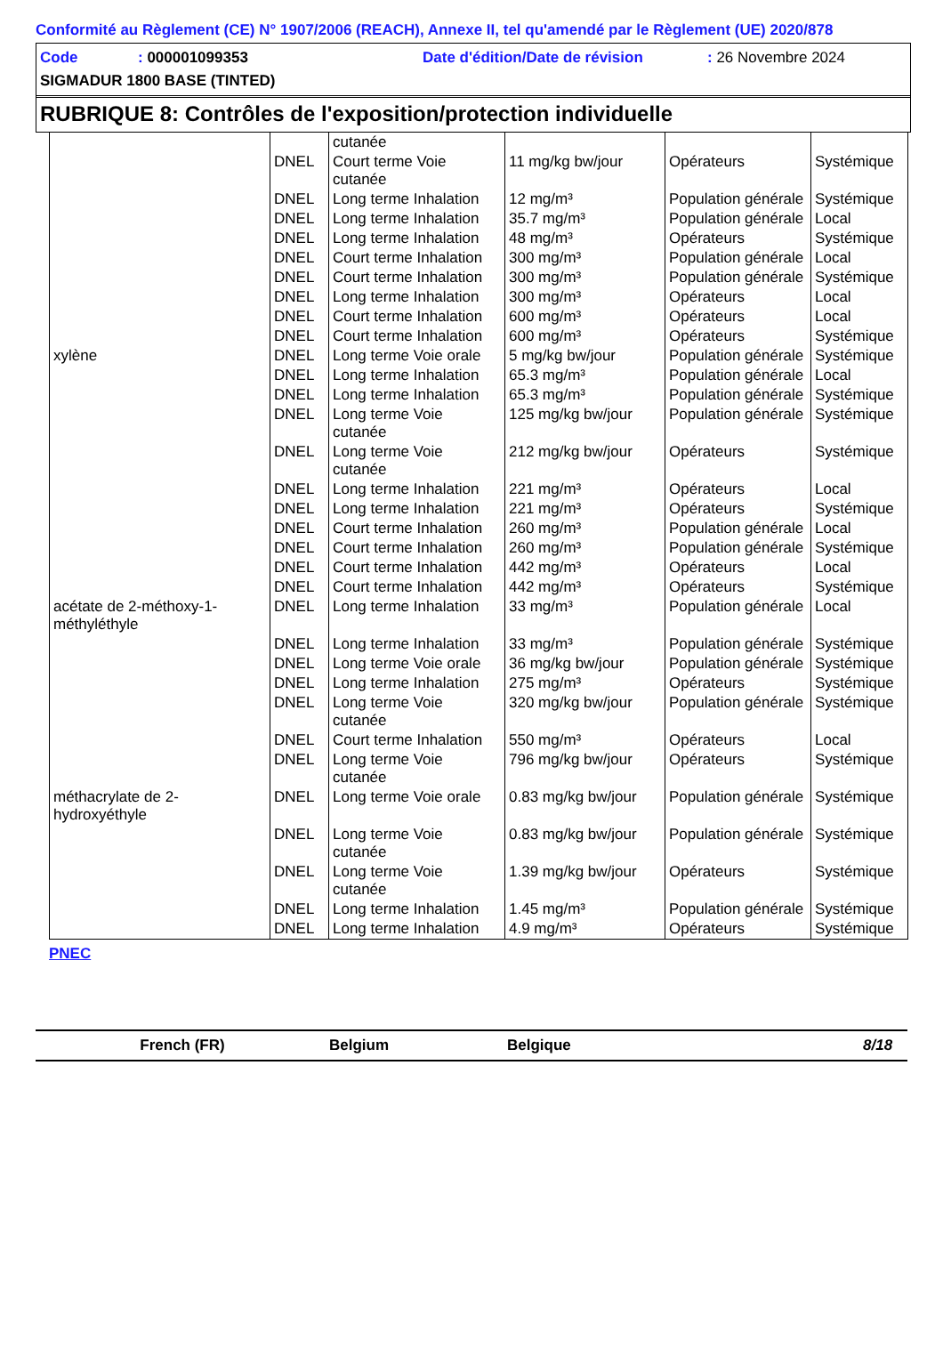Conformité au Règlement (CE) N° 1907/2006 (REACH), Annexe II, tel qu'amendé par le Règlement (UE) 2020/878
Code: 000001099353 Date d'édition/Date de révision: 26 Novembre 2024
SIGMADUR 1800 BASE (TINTED)
RUBRIQUE 8: Contrôles de l'exposition/protection individuelle
| | | cutanée | | | |
| | DNEL | Court terme Voie cutanée | 11 mg/kg bw/jour | Opérateurs | Systémique |
| | DNEL | Long terme Inhalation | 12 mg/m³ | Population générale | Systémique |
| | DNEL | Long terme Inhalation | 35.7 mg/m³ | Population générale | Local |
| | DNEL | Long terme Inhalation | 48 mg/m³ | Opérateurs | Systémique |
| | DNEL | Court terme Inhalation | 300 mg/m³ | Population générale | Local |
| | DNEL | Court terme Inhalation | 300 mg/m³ | Population générale | Systémique |
| | DNEL | Long terme Inhalation | 300 mg/m³ | Opérateurs | Local |
| | DNEL | Court terme Inhalation | 600 mg/m³ | Opérateurs | Local |
| | DNEL | Court terme Inhalation | 600 mg/m³ | Opérateurs | Systémique |
| xylène | DNEL | Long terme Voie orale | 5 mg/kg bw/jour | Population générale | Systémique |
| | DNEL | Long terme Inhalation | 65.3 mg/m³ | Population générale | Local |
| | DNEL | Long terme Inhalation | 65.3 mg/m³ | Population générale | Systémique |
| | DNEL | Long terme Voie cutanée | 125 mg/kg bw/jour | Population générale | Systémique |
| | DNEL | Long terme Voie cutanée | 212 mg/kg bw/jour | Opérateurs | Systémique |
| | DNEL | Long terme Inhalation | 221 mg/m³ | Opérateurs | Local |
| | DNEL | Long terme Inhalation | 221 mg/m³ | Opérateurs | Systémique |
| | DNEL | Court terme Inhalation | 260 mg/m³ | Population générale | Local |
| | DNEL | Court terme Inhalation | 260 mg/m³ | Population générale | Systémique |
| | DNEL | Court terme Inhalation | 442 mg/m³ | Opérateurs | Local |
| | DNEL | Court terme Inhalation | 442 mg/m³ | Opérateurs | Systémique |
| acétate de 2-méthoxy-1-méthyléthyle | DNEL | Long terme Inhalation | 33 mg/m³ | Population générale | Local |
| | DNEL | Long terme Inhalation | 33 mg/m³ | Population générale | Systémique |
| | DNEL | Long terme Voie orale | 36 mg/kg bw/jour | Population générale | Systémique |
| | DNEL | Long terme Inhalation | 275 mg/m³ | Opérateurs | Systémique |
| | DNEL | Long terme Voie cutanée | 320 mg/kg bw/jour | Population générale | Systémique |
| | DNEL | Court terme Inhalation | 550 mg/m³ | Opérateurs | Local |
| | DNEL | Long terme Voie cutanée | 796 mg/kg bw/jour | Opérateurs | Systémique |
| méthacrylate de 2-hydroxyéthyle | DNEL | Long terme Voie orale | 0.83 mg/kg bw/jour | Population générale | Systémique |
| | DNEL | Long terme Voie cutanée | 0.83 mg/kg bw/jour | Population générale | Systémique |
| | DNEL | Long terme Voie cutanée | 1.39 mg/kg bw/jour | Opérateurs | Systémique |
| | DNEL | Long terme Inhalation | 1.45 mg/m³ | Population générale | Systémique |
| | DNEL | Long terme Inhalation | 4.9 mg/m³ | Opérateurs | Systémique |
PNEC
French (FR) Belgium Belgique 8/18